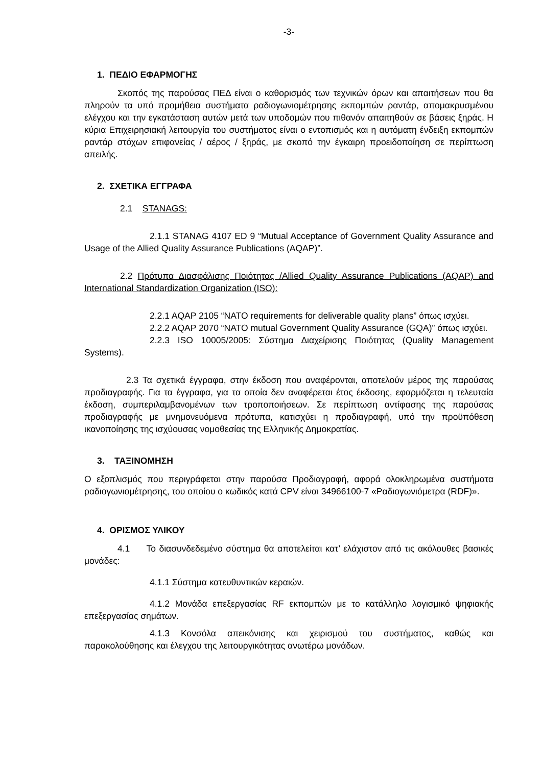-3-
1. ΠΕΔΙΟ ΕΦΑΡΜΟΓΗΣ
Σκοπός της παρούσας ΠΕΔ είναι ο καθορισμός των τεχνικών όρων και απαιτήσεων που θα πληρούν τα υπό προμήθεια συστήματα ραδιογωνιομέτρησης εκπομπών ραντάρ, απομακρυσμένου ελέγχου και την εγκατάσταση αυτών μετά των υποδομών που πιθανόν απαιτηθούν σε βάσεις ξηράς. Η κύρια Επιχειρησιακή λειτουργία του συστήματος είναι ο εντοπισμός και η αυτόματη ένδειξη εκπομπών ραντάρ στόχων επιφανείας / αέρος / ξηράς, με σκοπό την έγκαιρη προειδοποίηση σε περίπτωση απειλής.
2. ΣΧΕΤΙΚΑ ΕΓΓΡΑΦΑ
2.1 STANAGS:
2.1.1 STANAG 4107 ED 9 “Mutual Acceptance of Government Quality Assurance and Usage of the Allied Quality Assurance Publications (AQAP)”.
2.2 Πρότυπα Διασφάλισης Ποιότητας /Allied Quality Assurance Publications (AQAP) and International Standardization Organization (ISO):
2.2.1 AQAP 2105 “NATO requirements for deliverable quality plans” όπως ισχύει.
2.2.2 AQAP 2070 “NATO mutual Government Quality Assurance (GQA)” όπως ισχύει.
2.2.3 ISO 10005/2005: Σύστημα Διαχείρισης Ποιότητας (Quality Management Systems).
2.3 Τα σχετικά έγγραφα, στην έκδοση που αναφέρονται, αποτελούν μέρος της παρούσας προδιαγραφής. Για τα έγγραφα, για τα οποία δεν αναφέρεται έτος έκδοσης, εφαρμόζεται η τελευταία έκδοση, συμπεριλαμβανομένων των τροποποιήσεων. Σε περίπτωση αντίφασης της παρούσας προδιαγραφής με μνημονευόμενα πρότυπα, κατισχύει η προδιαγραφή, υπό την προϋπόθεση ικανοποίησης της ισχύουσας νομοθεσίας της Ελληνικής Δημοκρατίας.
3. ΤΑΞΙΝΟΜΗΣΗ
Ο εξοπλισμός που περιγράφεται στην παρούσα Προδιαγραφή, αφορά ολοκληρωμένα συστήματα ραδιογωνιομέτρησης, του οποίου ο κωδικός κατά CPV είναι 34966100-7 «Ραδιογωνιόμετρα (RDF)».
4. ΟΡΙΣΜΟΣ ΥΛΙΚΟΥ
4.1 Το διασυνδεδεμένο σύστημα θα αποτελείται κατ’ ελάχιστον από τις ακόλουθες βασικές μονάδες:
4.1.1 Σύστημα κατευθυντικών κεραιών.
4.1.2 Μονάδα επεξεργασίας RF εκπομπών με το κατάλληλο λογισμικό ψηφιακής επεξεργασίας σημάτων.
4.1.3 Κονσόλα απεικόνισης και χειρισμού του συστήματος, καθώς και παρακολούθησης και έλεγχου της λειτουργικότητας ανωτέρω μονάδων.